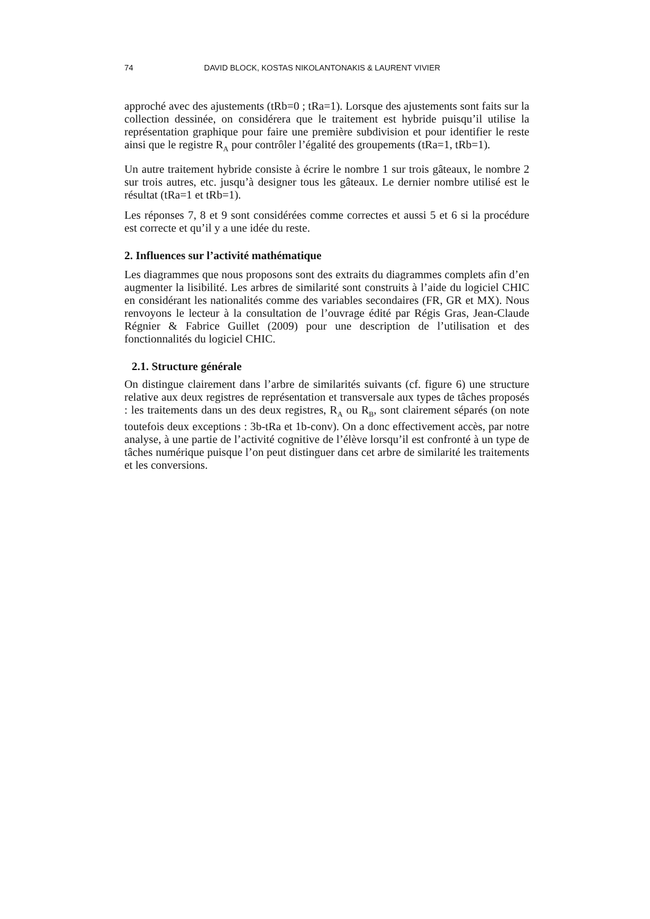74 DAVID BLOCK, KOSTAS NIKOLANTONAKIS & LAURENT VIVIER
approché avec des ajustements (tRb=0 ; tRa=1). Lorsque des ajustements sont faits sur la collection dessinée, on considérera que le traitement est hybride puisqu’il utilise la représentation graphique pour faire une première subdivision et pour identifier le reste ainsi que le registre R<sub>A</sub> pour contrôler l’égalité des groupements (tRa=1, tRb=1).
Un autre traitement hybride consiste à écrire le nombre 1 sur trois gâteaux, le nombre 2 sur trois autres, etc. jusqu’à designer tous les gâteaux. Le dernier nombre utilisé est le résultat (tRa=1 et tRb=1).
Les réponses 7, 8 et 9 sont considérées comme correctes et aussi 5 et 6 si la procédure est correcte et qu’il y a une idée du reste.
2. Influences sur l’activité mathématique
Les diagrammes que nous proposons sont des extraits du diagrammes complets afin d’en augmenter la lisibilité. Les arbres de similarité sont construits à l’aide du logiciel CHIC en considérant les nationalités comme des variables secondaires (FR, GR et MX). Nous renvoyons le lecteur à la consultation de l’ouvrage édité par Régis Gras, Jean-Claude Régnier & Fabrice Guillet (2009) pour une description de l’utilisation et des fonctionnalités du logiciel CHIC.
2.1. Structure générale
On distingue clairement dans l’arbre de similarités suivants (cf. figure 6) une structure relative aux deux registres de représentation et transversale aux types de tâches proposés : les traitements dans un des deux registres, R<sub>A</sub> ou R<sub>B</sub>, sont clairement séparés (on note toutefois deux exceptions : 3b-tRa et 1b-conv). On a donc effectivement accès, par notre analyse, à une partie de l’activité cognitive de l’élève lorsqu’il est confronté à un type de tâches numérique puisque l’on peut distinguer dans cet arbre de similarité les traitements et les conversions.